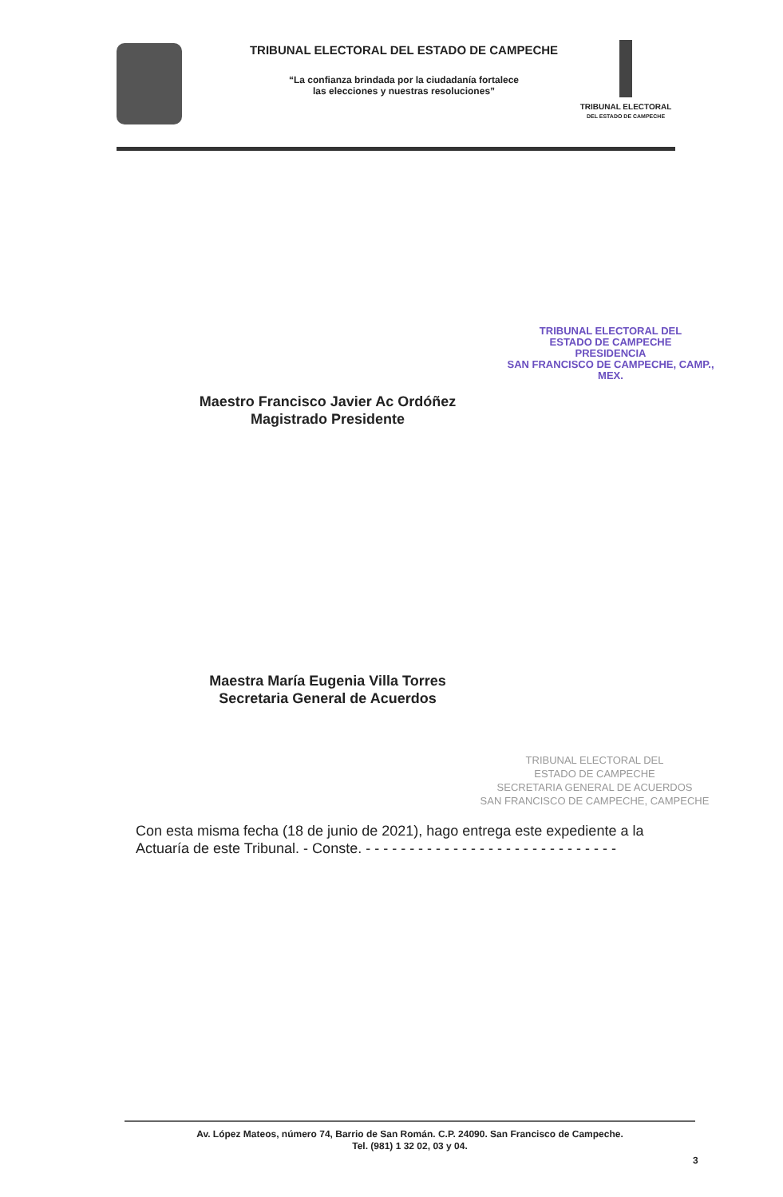TRIBUNAL ELECTORAL DEL ESTADO DE CAMPECHE
“La confianza brindada por la ciudadanía fortalece
las elecciones y nuestras resoluciones”
TRIBUNAL ELECTORAL
DEL ESTADO DE CAMPECHE
TRIBUNAL ELECTORAL DEL
ESTADO DE CAMPECHE
PRESIDENCIA
SAN FRANCISCO DE CAMPECHE, CAMP., MEX.
Maestro Francisco Javier Ac Ordóñez
Magistrado Presidente
Maestra María Eugenia Villa Torres
Secretaria General de Acuerdos
TRIBUNAL ELECTORAL DEL
ESTADO DE CAMPECHE
SECRETARIA GENERAL DE ACUERDOS
SAN FRANCISCO DE CAMPECHE, CAMPECHE
Con esta misma fecha (18 de junio de 2021), hago entrega este expediente a la Actuaría de este Tribunal. - Conste. - - - - - - - - - - - - - - - - - - - - - - - - - - - - -
Av. López Mateos, número 74, Barrio de San Román. C.P. 24090. San Francisco de Campeche.
Tel. (981) 1 32 02, 03 y 04.
3